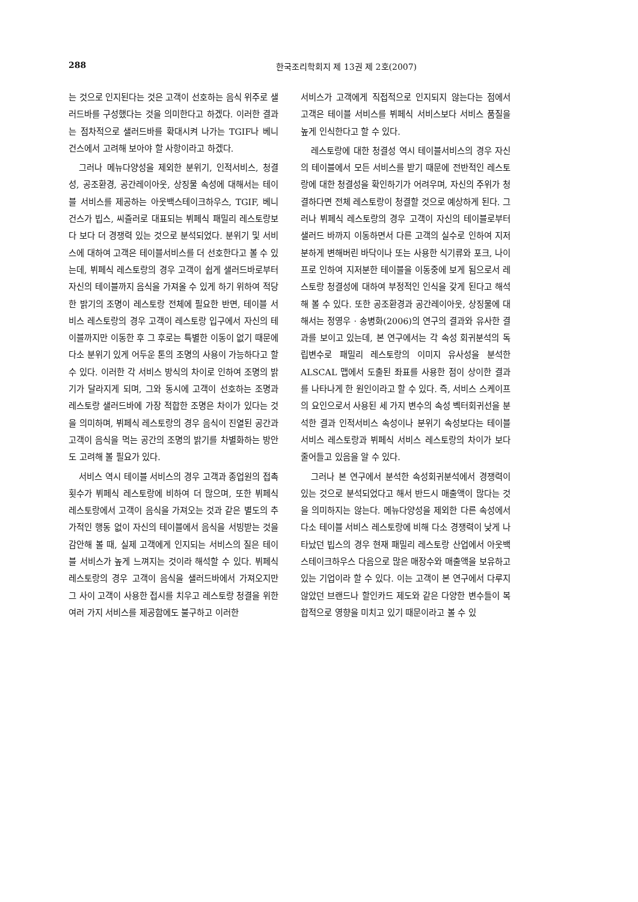288 한국조리학회지 제 13권 제 2호(2007)
는 것으로 인지된다는 것은 고객이 선호하는 음식 위주로 샐러드바를 구성했다는 것을 의미한다고 하겠다. 이러한 결과는 점차적으로 샐러드바를 확대시켜 나가는 TGIF나 베니건스에서 고려해 보아야 할 사항이라고 하겠다.
그러나 메뉴다양성을 제외한 분위기, 인적서비스, 청결성, 공조환경, 공간레이아웃, 상징물 속성에 대해서는 테이블 서비스를 제공하는 아웃백스테이크하우스, TGIF, 베니건스가 빕스, 씨즐러로 대표되는 뷔페식 패밀리 레스토랑보다 보다 더 경쟁력 있는 것으로 분석되었다. 분위기 및 서비스에 대하여 고객은 테이블서비스를 더 선호한다고 볼 수 있는데, 뷔페식 레스토랑의 경우 고객이 쉽게 샐러드바로부터 자신의 테이블까지 음식을 가져올 수 있게 하기 위하여 적당한 밝기의 조명이 레스토랑 전체에 필요한 반면, 테이블 서비스 레스토랑의 경우 고객이 레스토랑 입구에서 자신의 테이블까지만 이동한 후 그 후로는 특별한 이동이 없기 때문에 다소 분위기 있게 어두운 톤의 조명의 사용이 가능하다고 할 수 있다. 이러한 각 서비스 방식의 차이로 인하여 조명의 밝기가 달라지게 되며, 그와 동시에 고객이 선호하는 조명과 레스토랑 샐러드바에 가장 적합한 조명은 차이가 있다는 것을 의미하며, 뷔페식 레스토랑의 경우 음식이 진열된 공간과 고객이 음식을 먹는 공간의 조명의 밝기를 차별화하는 방안도 고려해 볼 필요가 있다.
서비스 역시 테이블 서비스의 경우 고객과 종업원의 접촉 횟수가 뷔페식 레스토랑에 비하여 더 많으며, 또한 뷔페식 레스토랑에서 고객이 음식을 가져오는 것과 같은 별도의 추가적인 행동 없이 자신의 테이블에서 음식을 서빙받는 것을 감안해 볼 때, 실제 고객에게 인지되는 서비스의 질은 테이블 서비스가 높게 느껴지는 것이라 해석할 수 있다. 뷔페식 레스토랑의 경우 고객이 음식을 샐러드바에서 가져오지만 그 사이 고객이 사용한 접시를 치우고 레스토랑 청결을 위한 여러 가지 서비스를 제공함에도 불구하고 이러한
서비스가 고객에게 직접적으로 인지되지 않는다는 점에서 고객은 테이블 서비스를 뷔페식 서비스보다 서비스 품질을 높게 인식한다고 할 수 있다.
레스토랑에 대한 청결성 역시 테이블서비스의 경우 자신의 테이블에서 모든 서비스를 받기 때문에 전반적인 레스토랑에 대한 청결성을 확인하기가 어려우며, 자신의 주위가 청결하다면 전체 레스토랑이 청결할 것으로 예상하게 된다. 그러나 뷔페식 레스토랑의 경우 고객이 자신의 테이블로부터 샐러드 바까지 이동하면서 다른 고객의 실수로 인하여 지저분하게 변해버린 바닥이나 또는 사용한 식기류와 포크, 나이프로 인하여 지저분한 테이블을 이동중에 보게 됨으로서 레스토랑 청결성에 대하여 부정적인 인식을 갖게 된다고 해석해 볼 수 있다. 또한 공조환경과 공간레이아웃, 상징물에 대해서는 정영우 · 송병화(2006)의 연구의 결과와 유사한 결과를 보이고 있는데, 본 연구에서는 각 속성 회귀분석의 독립변수로 패밀리 레스토랑의 이미지 유사성을 분석한 ALSCAL 맵에서 도출된 좌표를 사용한 점이 상이한 결과를 나타나게 한 원인이라고 할 수 있다. 즉, 서비스 스케이프의 요인으로서 사용된 세 가지 변수의 속성 벡터회귀선을 분석한 결과 인적서비스 속성이나 분위기 속성보다는 테이블 서비스 레스토랑과 뷔페식 서비스 레스토랑의 차이가 보다 줄어들고 있음을 알 수 있다.
그러나 본 연구에서 분석한 속성회귀분석에서 경쟁력이 있는 것으로 분석되었다고 해서 반드시 매출액이 많다는 것을 의미하지는 않는다. 메뉴다양성을 제외한 다른 속성에서 다소 테이블 서비스 레스토랑에 비해 다소 경쟁력이 낮게 나타났던 빕스의 경우 현재 패밀리 레스토랑 산업에서 아웃백스테이크하우스 다음으로 많은 매장수와 매출액을 보유하고 있는 기업이라 할 수 있다. 이는 고객이 본 연구에서 다루지 않았던 브랜드나 할인카드 제도와 같은 다양한 변수들이 복합적으로 영향을 미치고 있기 때문이라고 볼 수 있